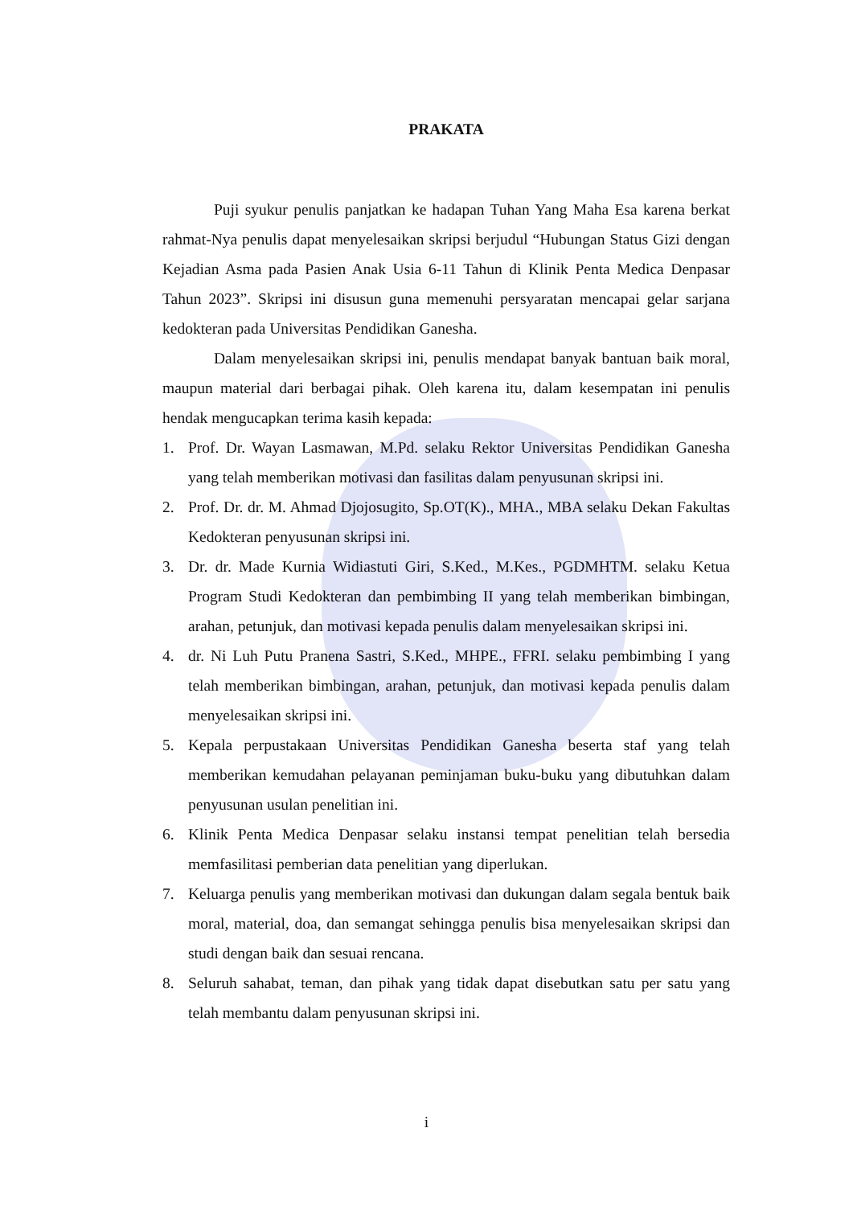PRAKATA
Puji syukur penulis panjatkan ke hadapan Tuhan Yang Maha Esa karena berkat rahmat-Nya penulis dapat menyelesaikan skripsi berjudul “Hubungan Status Gizi dengan Kejadian Asma pada Pasien Anak Usia 6-11 Tahun di Klinik Penta Medica Denpasar Tahun 2023”. Skripsi ini disusun guna memenuhi persyaratan mencapai gelar sarjana kedokteran pada Universitas Pendidikan Ganesha.
Dalam menyelesaikan skripsi ini, penulis mendapat banyak bantuan baik moral, maupun material dari berbagai pihak. Oleh karena itu, dalam kesempatan ini penulis hendak mengucapkan terima kasih kepada:
1. Prof. Dr. Wayan Lasmawan, M.Pd. selaku Rektor Universitas Pendidikan Ganesha yang telah memberikan motivasi dan fasilitas dalam penyusunan skripsi ini.
2. Prof. Dr. dr. M. Ahmad Djojosugito, Sp.OT(K)., MHA., MBA selaku Dekan Fakultas Kedokteran penyusunan skripsi ini.
3. Dr. dr. Made Kurnia Widiastuti Giri, S.Ked., M.Kes., PGDMHTM. selaku Ketua Program Studi Kedokteran dan pembimbing II yang telah memberikan bimbingan, arahan, petunjuk, dan motivasi kepada penulis dalam menyelesaikan skripsi ini.
4. dr. Ni Luh Putu Pranena Sastri, S.Ked., MHPE., FFRI. selaku pembimbing I yang telah memberikan bimbingan, arahan, petunjuk, dan motivasi kepada penulis dalam menyelesaikan skripsi ini.
5. Kepala perpustakaan Universitas Pendidikan Ganesha beserta staf yang telah memberikan kemudahan pelayanan peminjaman buku-buku yang dibutuhkan dalam penyusunan usulan penelitian ini.
6. Klinik Penta Medica Denpasar selaku instansi tempat penelitian telah bersedia memfasilitasi pemberian data penelitian yang diperlukan.
7. Keluarga penulis yang memberikan motivasi dan dukungan dalam segala bentuk baik moral, material, doa, dan semangat sehingga penulis bisa menyelesaikan skripsi dan studi dengan baik dan sesuai rencana.
8. Seluruh sahabat, teman, dan pihak yang tidak dapat disebutkan satu per satu yang telah membantu dalam penyusunan skripsi ini.
i